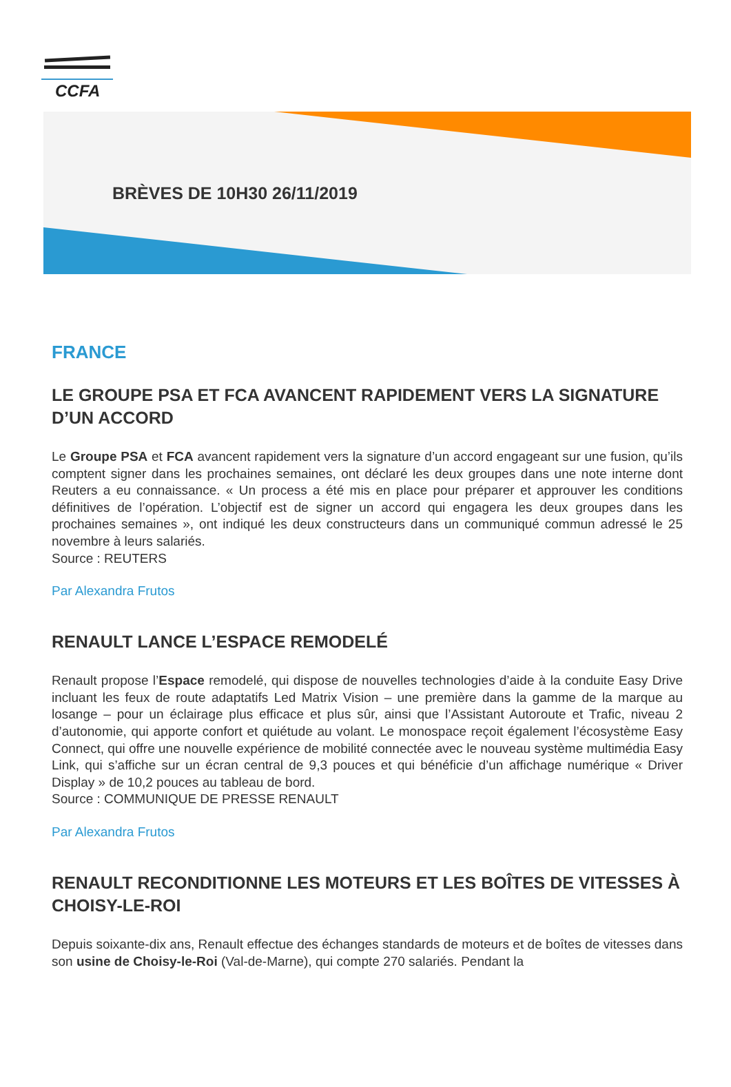CCFA
BRÈVES DE 10H30 26/11/2019
FRANCE
LE GROUPE PSA ET FCA AVANCENT RAPIDEMENT VERS LA SIGNATURE D’UN ACCORD
Le Groupe PSA et FCA avancent rapidement vers la signature d’un accord engageant sur une fusion, qu’ils comptent signer dans les prochaines semaines, ont déclaré les deux groupes dans une note interne dont Reuters a eu connaissance. « Un process a été mis en place pour préparer et approuver les conditions définitives de l’opération. L’objectif est de signer un accord qui engagera les deux groupes dans les prochaines semaines », ont indiqué les deux constructeurs dans un communiqué commun adressé le 25 novembre à leurs salariés.
Source : REUTERS
Par Alexandra Frutos
RENAULT LANCE L’ESPACE REMODELÉ
Renault propose l’Espace remodelé, qui dispose de nouvelles technologies d’aide à la conduite Easy Drive incluant les feux de route adaptatifs Led Matrix Vision – une première dans la gamme de la marque au losange – pour un éclairage plus efficace et plus sûr, ainsi que l’Assistant Autoroute et Trafic, niveau 2 d’autonomie, qui apporte confort et quiétude au volant. Le monospace reçoit également l’écosystème Easy Connect, qui offre une nouvelle expérience de mobilité connectée avec le nouveau système multimédia Easy Link, qui s’affiche sur un écran central de 9,3 pouces et qui bénéficie d’un affichage numérique « Driver Display » de 10,2 pouces au tableau de bord.
Source : COMMUNIQUE DE PRESSE RENAULT
Par Alexandra Frutos
RENAULT RECONDITIONNE LES MOTEURS ET LES BOÎTES DE VITESSES À CHOISY-LE-ROI
Depuis soixante-dix ans, Renault effectue des échanges standards de moteurs et de boîtes de vitesses dans son usine de Choisy-le-Roi (Val-de-Marne), qui compte 270 salariés. Pendant la